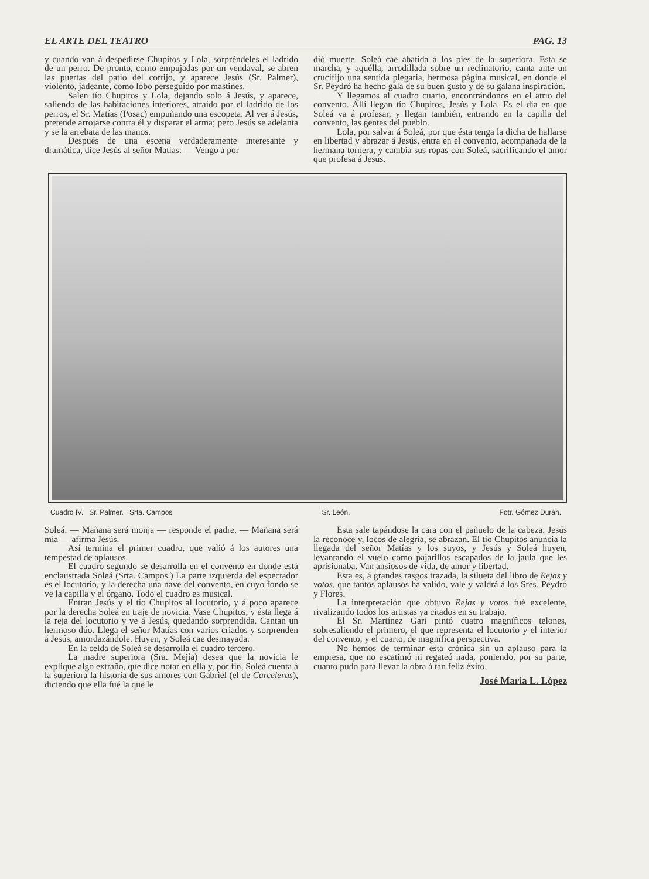EL ARTE DEL TEATRO PAG. 13
y cuando van á despedirse Chupitos y Lola, sorpréndeles el ladrido de un perro. De pronto, como empujadas por un vendaval, se abren las puertas del patio del cortijo, y aparece Jesús (Sr. Palmer), violento, jadeante, como lobo perseguido por mastines.
Salen tío Chupitos y Lola, dejando solo á Jesús, y aparece, saliendo de las habitaciones interiores, atraído por el ladrido de los perros, el Sr. Matías (Posac) empuñando una escopeta. Al ver á Jesús, pretende arrojarse contra él y disparar el arma; pero Jesús se adelanta y se la arrebata de las manos.
Después de una escena verdaderamente interesante y dramática, dice Jesús al señor Matías: — Vengo á por
dió muerte. Soleá cae abatida á los pies de la superiora. Esta se marcha, y aquélla, arrodillada sobre un reclinatorio, canta ante un crucifijo una sentida plegaria, hermosa página musical, en donde el Sr. Peydró ha hecho gala de su buen gusto y de su galana inspiración.
Y llegamos al cuadro cuarto, encontrándonos en el atrio del convento. Allí llegan tío Chupitos, Jesús y Lola. Es el día en que Soleá va á profesar, y llegan también, entrando en la capilla del convento, las gentes del pueblo.
Lola, por salvar á Soleá, por que ésta tenga la dicha de hallarse en libertad y abrazar á Jesús, entra en el convento, acompañada de la hermana tornera, y cambia sus ropas con Soleá, sacrificando el amor que profesa á Jesús.
Cuadro IV. Sr. Palmer. Srta. Campos Sr. León. Fotr. Gómez Durán.
Soleá. — Mañana será monja — responde el padre. — Mañana será mía — afirma Jesús.
Así termina el primer cuadro, que valió á los autores una tempestad de aplausos.
El cuadro segundo se desarrolla en el convento en donde está enclaustrada Soleá (Srta. Campos.) La parte izquierda del espectador es el locutorio, y la derecha una nave del convento, en cuyo fondo se ve la capilla y el órgano. Todo el cuadro es musical.
Entran Jesús y el tío Chupitos al locutorio, y á poco aparece por la derecha Soleá en traje de novicia. Vase Chupitos, y ésta llega á la reja del locutorio y ve á Jesús, quedando sorprendida. Cantan un hermoso dúo. Llega el señor Matías con varios criados y sorprenden á Jesús, amordazándole. Huyen, y Soleá cae desmayada.
En la celda de Soleá se desarrolla el cuadro tercero.
La madre superiora (Sra. Mejía) desea que la novicia le explique algo extraño, que dice notar en ella y, por fin, Soleá cuenta á la superiora la historia de sus amores con Gabriel (el de Carceleras), diciendo que ella fué la que le
Esta sale tapándose la cara con el pañuelo de la cabeza. Jesús la reconoce y, locos de alegría, se abrazan. El tío Chupitos anuncia la llegada del señor Matías y los suyos, y Jesús y Soleá huyen, levantando el vuelo como pajarillos escapados de la jaula que les aprisionaba. Van ansiosos de vida, de amor y libertad.
Esta es, á grandes rasgos trazada, la silueta del libro de Rejas y votos, que tantos aplausos ha valido, vale y valdrá á los Sres. Peydró y Flores.
La interpretación que obtuvo Rejas y votos fué excelente, rivalizando todos los artistas ya citados en su trabajo.
El Sr. Martínez Gari pintó cuatro magníficos telones, sobresaliendo el primero, el que representa el locutorio y el interior del convento, y el cuarto, de magnífica perspectiva.
No hemos de terminar esta crónica sin un aplauso para la empresa, que no escatimó ni regateó nada, poniendo, por su parte, cuanto pudo para llevar la obra á tan feliz éxito.
José María L. López